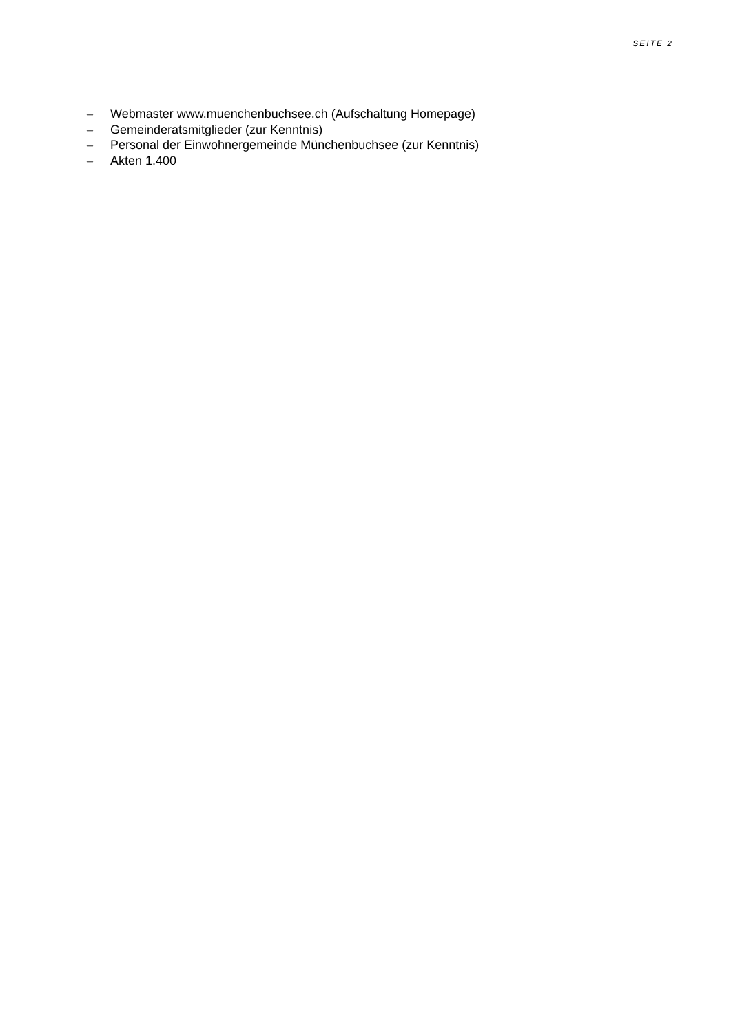SEITE 2
– Webmaster www.muenchenbuchsee.ch (Aufschaltung Homepage)
– Gemeinderatsmitglieder (zur Kenntnis)
– Personal der Einwohnergemeinde Münchenbuchsee (zur Kenntnis)
– Akten 1.400